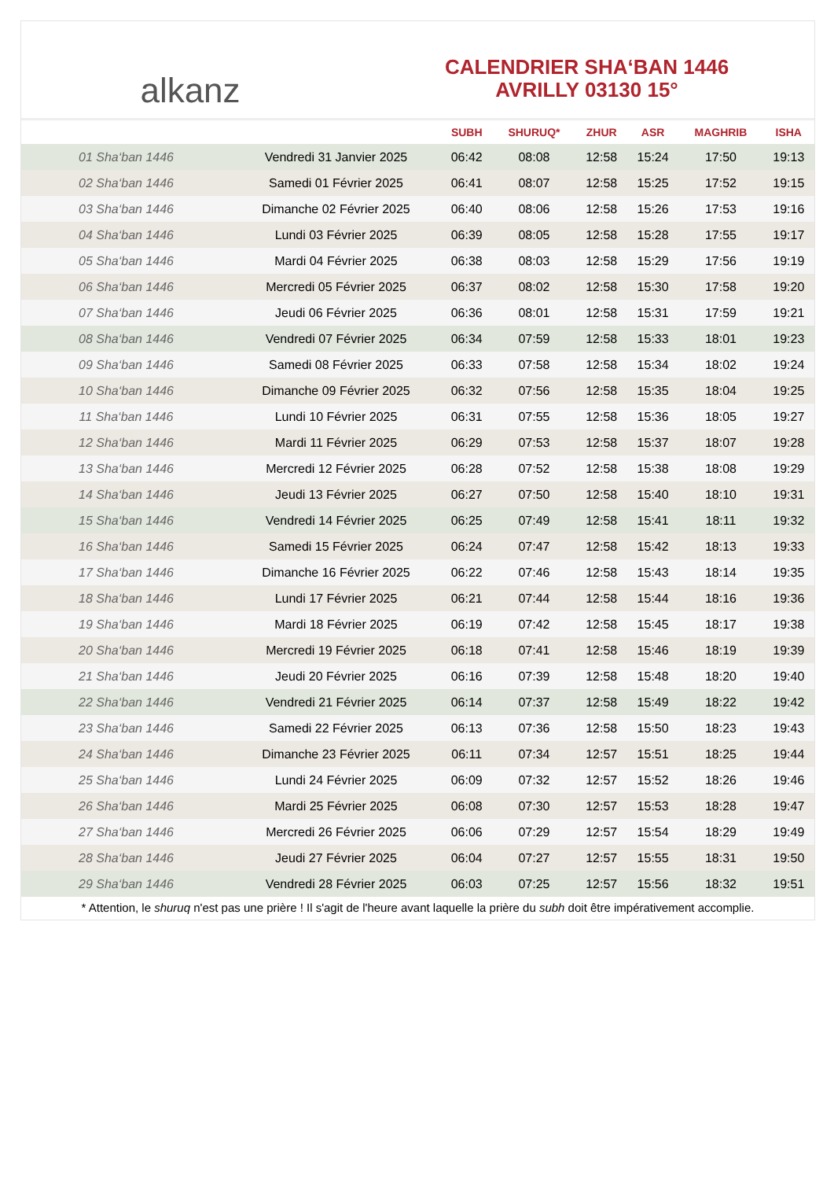alkanz
CALENDRIER SHA‘BAN 1446
AVRILLY 03130 15°
| | | SUBH | SHURUQ* | ZHUR | ASR | MAGHRIB | ISHA |
| --- | --- | --- | --- | --- | --- | --- | --- |
| 01 Sha‘ban 1446 | Vendredi 31 Janvier 2025 | 06:42 | 08:08 | 12:58 | 15:24 | 17:50 | 19:13 |
| 02 Sha‘ban 1446 | Samedi 01 Février 2025 | 06:41 | 08:07 | 12:58 | 15:25 | 17:52 | 19:15 |
| 03 Sha‘ban 1446 | Dimanche 02 Février 2025 | 06:40 | 08:06 | 12:58 | 15:26 | 17:53 | 19:16 |
| 04 Sha‘ban 1446 | Lundi 03 Février 2025 | 06:39 | 08:05 | 12:58 | 15:28 | 17:55 | 19:17 |
| 05 Sha‘ban 1446 | Mardi 04 Février 2025 | 06:38 | 08:03 | 12:58 | 15:29 | 17:56 | 19:19 |
| 06 Sha‘ban 1446 | Mercredi 05 Février 2025 | 06:37 | 08:02 | 12:58 | 15:30 | 17:58 | 19:20 |
| 07 Sha‘ban 1446 | Jeudi 06 Février 2025 | 06:36 | 08:01 | 12:58 | 15:31 | 17:59 | 19:21 |
| 08 Sha‘ban 1446 | Vendredi 07 Février 2025 | 06:34 | 07:59 | 12:58 | 15:33 | 18:01 | 19:23 |
| 09 Sha‘ban 1446 | Samedi 08 Février 2025 | 06:33 | 07:58 | 12:58 | 15:34 | 18:02 | 19:24 |
| 10 Sha‘ban 1446 | Dimanche 09 Février 2025 | 06:32 | 07:56 | 12:58 | 15:35 | 18:04 | 19:25 |
| 11 Sha‘ban 1446 | Lundi 10 Février 2025 | 06:31 | 07:55 | 12:58 | 15:36 | 18:05 | 19:27 |
| 12 Sha‘ban 1446 | Mardi 11 Février 2025 | 06:29 | 07:53 | 12:58 | 15:37 | 18:07 | 19:28 |
| 13 Sha‘ban 1446 | Mercredi 12 Février 2025 | 06:28 | 07:52 | 12:58 | 15:38 | 18:08 | 19:29 |
| 14 Sha‘ban 1446 | Jeudi 13 Février 2025 | 06:27 | 07:50 | 12:58 | 15:40 | 18:10 | 19:31 |
| 15 Sha‘ban 1446 | Vendredi 14 Février 2025 | 06:25 | 07:49 | 12:58 | 15:41 | 18:11 | 19:32 |
| 16 Sha‘ban 1446 | Samedi 15 Février 2025 | 06:24 | 07:47 | 12:58 | 15:42 | 18:13 | 19:33 |
| 17 Sha‘ban 1446 | Dimanche 16 Février 2025 | 06:22 | 07:46 | 12:58 | 15:43 | 18:14 | 19:35 |
| 18 Sha‘ban 1446 | Lundi 17 Février 2025 | 06:21 | 07:44 | 12:58 | 15:44 | 18:16 | 19:36 |
| 19 Sha‘ban 1446 | Mardi 18 Février 2025 | 06:19 | 07:42 | 12:58 | 15:45 | 18:17 | 19:38 |
| 20 Sha‘ban 1446 | Mercredi 19 Février 2025 | 06:18 | 07:41 | 12:58 | 15:46 | 18:19 | 19:39 |
| 21 Sha‘ban 1446 | Jeudi 20 Février 2025 | 06:16 | 07:39 | 12:58 | 15:48 | 18:20 | 19:40 |
| 22 Sha‘ban 1446 | Vendredi 21 Février 2025 | 06:14 | 07:37 | 12:58 | 15:49 | 18:22 | 19:42 |
| 23 Sha‘ban 1446 | Samedi 22 Février 2025 | 06:13 | 07:36 | 12:58 | 15:50 | 18:23 | 19:43 |
| 24 Sha‘ban 1446 | Dimanche 23 Février 2025 | 06:11 | 07:34 | 12:57 | 15:51 | 18:25 | 19:44 |
| 25 Sha‘ban 1446 | Lundi 24 Février 2025 | 06:09 | 07:32 | 12:57 | 15:52 | 18:26 | 19:46 |
| 26 Sha‘ban 1446 | Mardi 25 Février 2025 | 06:08 | 07:30 | 12:57 | 15:53 | 18:28 | 19:47 |
| 27 Sha‘ban 1446 | Mercredi 26 Février 2025 | 06:06 | 07:29 | 12:57 | 15:54 | 18:29 | 19:49 |
| 28 Sha‘ban 1446 | Jeudi 27 Février 2025 | 06:04 | 07:27 | 12:57 | 15:55 | 18:31 | 19:50 |
| 29 Sha‘ban 1446 | Vendredi 28 Février 2025 | 06:03 | 07:25 | 12:57 | 15:56 | 18:32 | 19:51 |
* Attention, le shuruq n'est pas une prière ! Il s'agit de l'heure avant laquelle la prière du subh doit être impérativement accomplie.